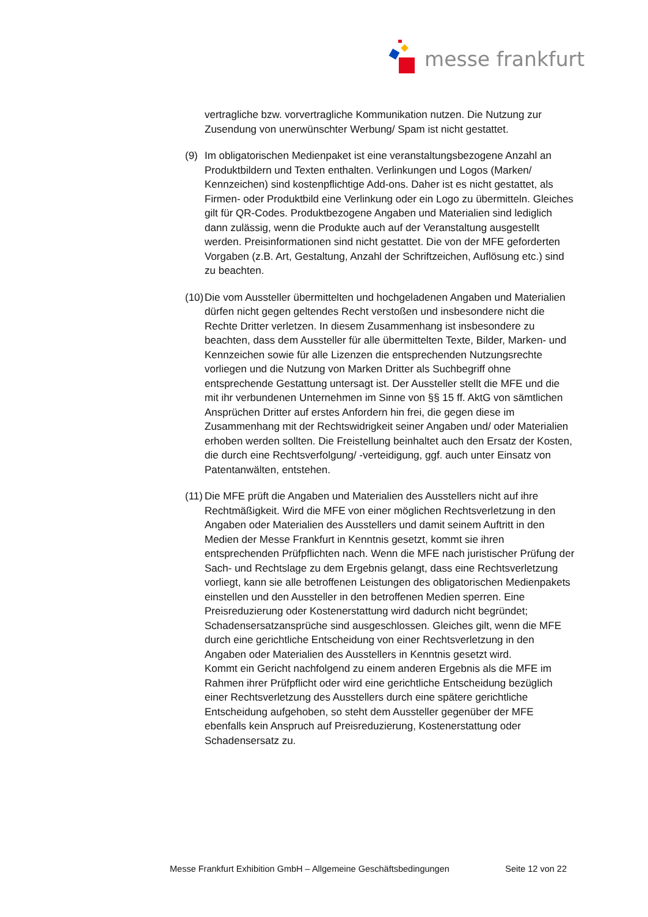messe frankfurt
vertragliche bzw. vorvertragliche Kommunikation nutzen. Die Nutzung zur Zusendung von unerwünschter Werbung/ Spam ist nicht gestattet.
(9) Im obligatorischen Medienpaket ist eine veranstaltungsbezogene Anzahl an Produktbildern und Texten enthalten. Verlinkungen und Logos (Marken/ Kennzeichen) sind kostenpflichtige Add-ons. Daher ist es nicht gestattet, als Firmen- oder Produktbild eine Verlinkung oder ein Logo zu übermitteln. Gleiches gilt für QR-Codes. Produktbezogene Angaben und Materialien sind lediglich dann zulässig, wenn die Produkte auch auf der Veranstaltung ausgestellt werden. Preisinformationen sind nicht gestattet. Die von der MFE geforderten Vorgaben (z.B. Art, Gestaltung, Anzahl der Schriftzeichen, Auflösung etc.) sind zu beachten.
(10)
Die vom Aussteller übermittelten und hochgeladenen Angaben und Materialien dürfen nicht gegen geltendes Recht verstoßen und insbesondere nicht die Rechte Dritter verletzen. In diesem Zusammenhang ist insbesondere zu beachten, dass dem Aussteller für alle übermittelten Texte, Bilder, Marken- und Kennzeichen sowie für alle Lizenzen die entsprechenden Nutzungsrechte vorliegen und die Nutzung von Marken Dritter als Suchbegriff ohne entsprechende Gestattung untersagt ist. Der Aussteller stellt die MFE und die mit ihr verbundenen Unternehmen im Sinne von §§ 15 ff. AktG von sämtlichen Ansprüchen Dritter auf erstes Anfordern hin frei, die gegen diese im Zusammenhang mit der Rechtswidrigkeit seiner Angaben und/ oder Materialien erhoben werden sollten. Die Freistellung beinhaltet auch den Ersatz der Kosten, die durch eine Rechtsverfolgung/ -verteidigung, ggf. auch unter Einsatz von Patentanwälten, entstehen.
(11)
Die MFE prüft die Angaben und Materialien des Ausstellers nicht auf ihre Rechtmäßigkeit. Wird die MFE von einer möglichen Rechtsverletzung in den Angaben oder Materialien des Ausstellers und damit seinem Auftritt in den Medien der Messe Frankfurt in Kenntnis gesetzt, kommt sie ihren entsprechenden Prüfpflichten nach. Wenn die MFE nach juristischer Prüfung der Sach- und Rechtslage zu dem Ergebnis gelangt, dass eine Rechtsverletzung vorliegt, kann sie alle betroffenen Leistungen des obligatorischen Medienpakets einstellen und den Aussteller in den betroffenen Medien sperren. Eine Preisreduzierung oder Kostenerstattung wird dadurch nicht begründet; Schadensersatzansprüche sind ausgeschlossen. Gleiches gilt, wenn die MFE durch eine gerichtliche Entscheidung von einer Rechtsverletzung in den Angaben oder Materialien des Ausstellers in Kenntnis gesetzt wird.
Kommt ein Gericht nachfolgend zu einem anderen Ergebnis als die MFE im Rahmen ihrer Prüfpflicht oder wird eine gerichtliche Entscheidung bezüglich einer Rechtsverletzung des Ausstellers durch eine spätere gerichtliche Entscheidung aufgehoben, so steht dem Aussteller gegenüber der MFE ebenfalls kein Anspruch auf Preisreduzierung, Kostenerstattung oder Schadensersatz zu.
Messe Frankfurt Exhibition GmbH – Allgemeine Geschäftsbedingungen Seite 12 von 22